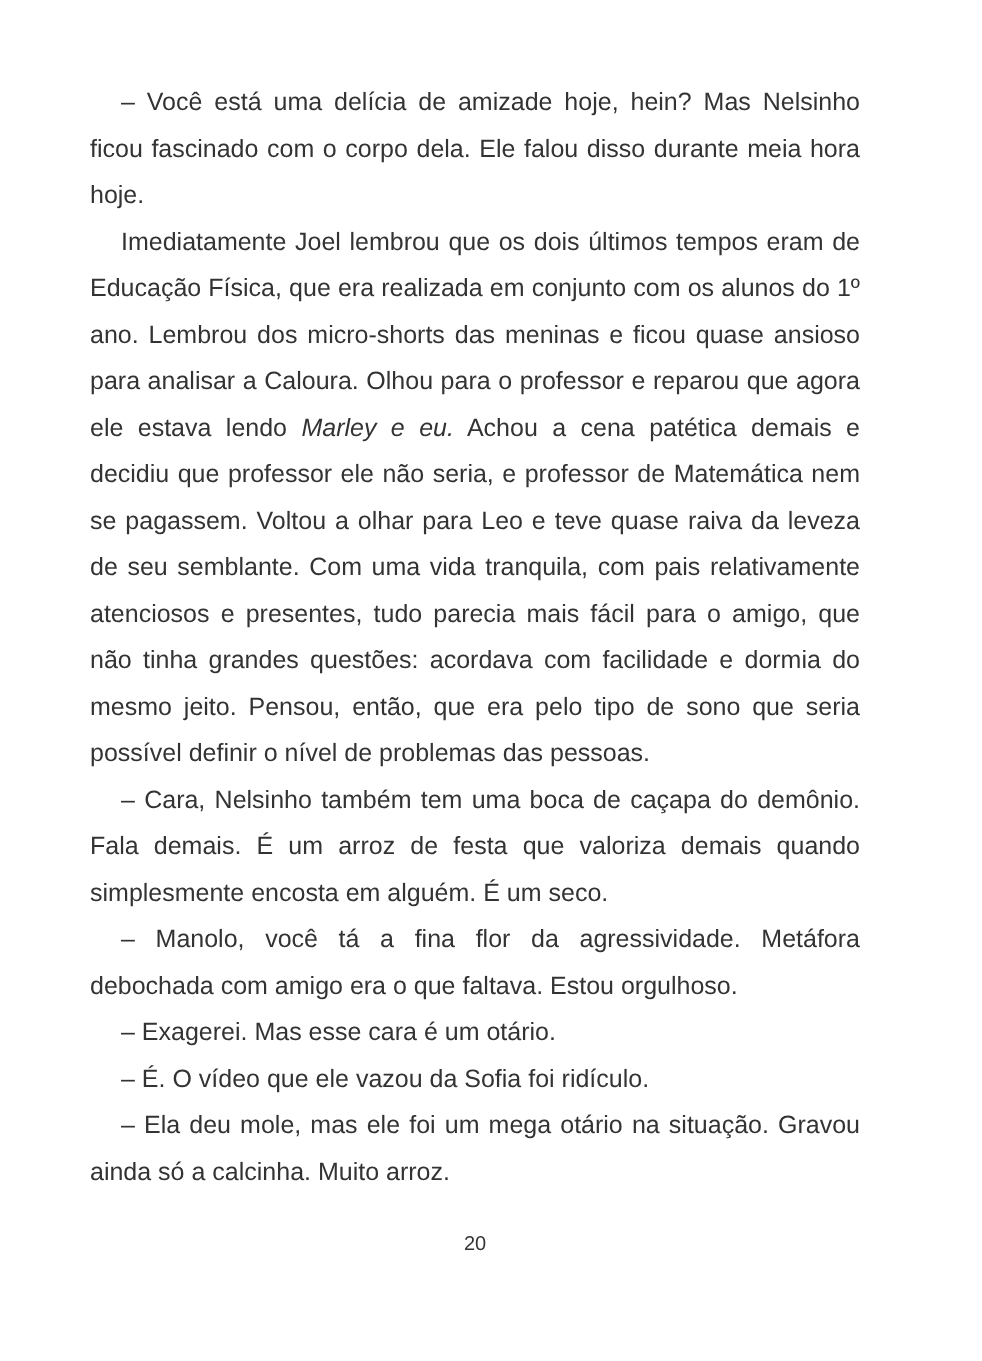– Você está uma delícia de amizade hoje, hein? Mas Nelsinho ficou fascinado com o corpo dela. Ele falou disso durante meia hora hoje.
Imediatamente Joel lembrou que os dois últimos tempos eram de Educação Física, que era realizada em conjunto com os alunos do 1º ano. Lembrou dos micro-shorts das meninas e ficou quase ansioso para analisar a Caloura. Olhou para o professor e reparou que agora ele estava lendo Marley e eu. Achou a cena patética demais e decidiu que professor ele não seria, e professor de Matemática nem se pagassem. Voltou a olhar para Leo e teve quase raiva da leveza de seu semblante. Com uma vida tranquila, com pais relativamente atenciosos e presentes, tudo parecia mais fácil para o amigo, que não tinha grandes questões: acordava com facilidade e dormia do mesmo jeito. Pensou, então, que era pelo tipo de sono que seria possível definir o nível de problemas das pessoas.
– Cara, Nelsinho também tem uma boca de caçapa do demônio. Fala demais. É um arroz de festa que valoriza demais quando simplesmente encosta em alguém. É um seco.
– Manolo, você tá a fina flor da agressividade. Metáfora debochada com amigo era o que faltava. Estou orgulhoso.
– Exagerei. Mas esse cara é um otário.
– É. O vídeo que ele vazou da Sofia foi ridículo.
– Ela deu mole, mas ele foi um mega otário na situação. Gravou ainda só a calcinha. Muito arroz.
20